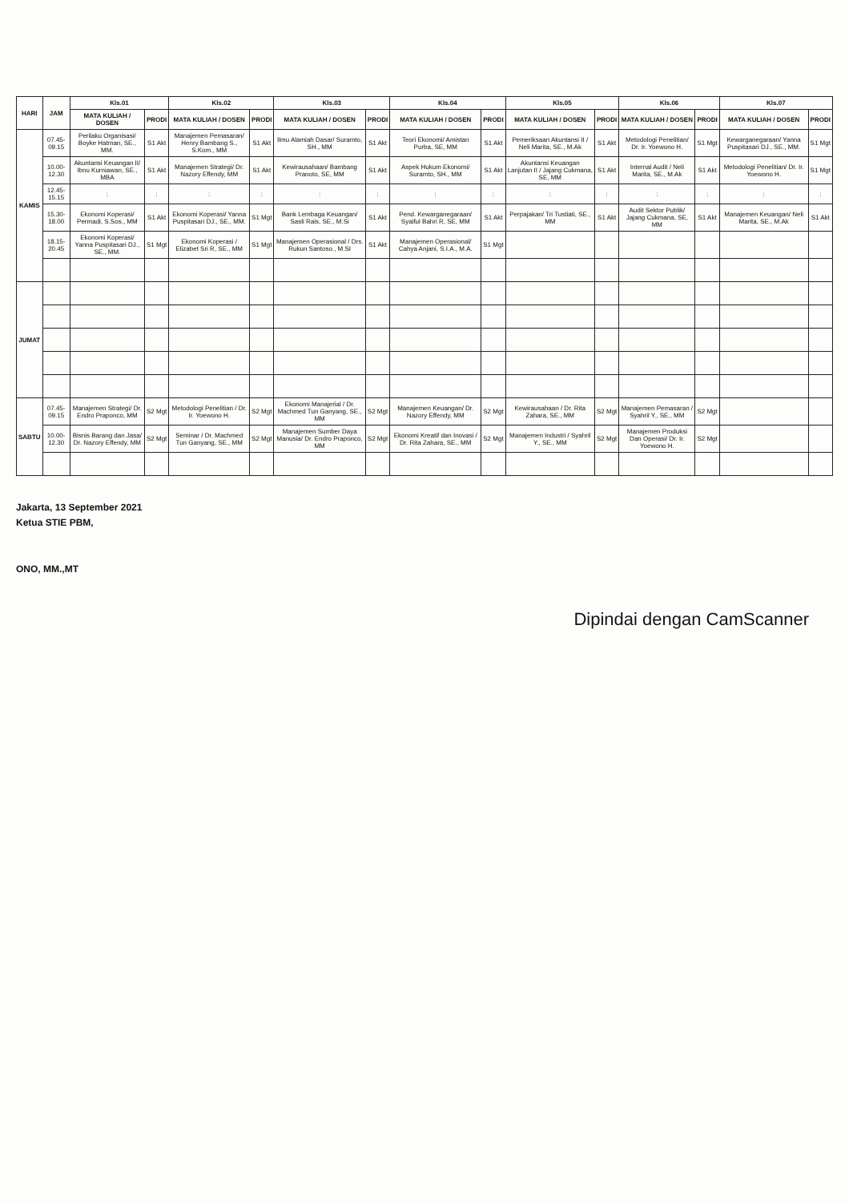| HARI | JAM | Kls.01 | | Kls.02 | | Kls.03 | | Kls.04 | | Kls.05 | | Kls.06 | | Kls.07 | |
| --- | --- | --- | --- | --- | --- | --- | --- | --- | --- | --- | --- | --- | --- | --- | --- |
| | | MATA KULIAH / DOSEN | PRODI | MATA KULIAH / DOSEN | PRODI | MATA KULIAH / DOSEN | PRODI | MATA KULIAH / DOSEN | PRODI | MATA KULIAH / DOSEN | PRODI | MATA KULIAH / DOSEN | PRODI | MATA KULIAH / DOSEN | PRODI |
| KAMIS | 07.45-09.15 | Perilaku Organisasi/ Boyke Hatman, SE., MM. | S1 Akt | Manajemen Pemasaran/ Henry Bambang S., S.Kom., MM | S1 Akt | Ilmu Alamiah Dasar/ Suramto, SH., MM | S1 Akt | Teori Ekonomi/ Amistan Purba, SE, MM | S1 Akt | Pemeriksaan Akuntansi II / Neli Marita, SE., M.Ak | S1 Akt | Metodologi Penelitian/ Dr. Ir. Yoewono H. | S1 Mgt | Kewarganegaraan/ Yanna Puspitasari DJ., SE., MM. | S1 Mgt |
| | 10.00-12.30 | Akuntansi Keuangan II/ Ibnu Kurniawan, SE., MBA | S1 Akt | Manajemen Strategi/ Dr. Nazory Effendy, MM | S1 Akt | Kewirausahaan/ Bambang Pranoto, SE, MM | S1 Akt | Aspek Hukum Ekonomi/ Suramto, SH., MM | S1 Akt | Akuntansi Keuangan Lanjutan II / Jajang Cukmana, SE, MM | S1 Akt | Internal Audit / Neli Marita, SE., M.Ak | S1 Akt | Metodologi Penelitian/ Dr. Ir. Yoewono H. | S1 Mgt |
| | 12.45-15.15 | : | : | : | : | : | : | : | : | : | : | : | : | : | : |
| | 15.30-18.00 | Ekonomi Koperasi/ Permadi, S.Sos., MM | S1 Akt | Ekonomi Koperasi/ Yanna Puspitasari DJ., SE., MM. | S1 Mgt | Bank Lembaga Keuangan/ Sasli Rais, SE., M.Si | S1 Akt | Pend. Kewarganegaraan/ Syaiful Bahri R, SE, MM | S1 Akt | Perpajakan/ Tri Tustiati, SE., MM | S1 Akt | Audit Sektor Publik/ Jajang Cukmana, SE, MM | S1 Akt | Manajemen Keuangan/ Neli Marita, SE., M.Ak | S1 Akt |
| | 18.15-20.45 | Ekonomi Koperasi/ Yanna Puspitasari DJ., SE., MM. | S1 Mgt | Ekonomi Koperasi / Elizabet Sri R, SE., MM | S1 Mgt | Manajemen Operasional / Drs. Rukun Santoso., M.SI | S1 Akt | Manajemen Operasional/ Cahya Anjani, S.I.A., M.A. | S1 Mgt | | | | | | |
| JUMAT | | | | | | | | | | | | | | | |
| SABTU | 07.45-09.15 | Manajemen Strategi/ Dr. Endro Praponco, MM | S2 Mgt | Metodologi Penelitian / Dr. Ir. Yoewono H. | S2 Mgt | Ekonomi Manajerial / Dr. Machmed Tun Ganyang, SE., MM | S2 Mgt | Manajemen Keuangan/ Dr. Nazory Effendy, MM | S2 Mgt | Kewirausahaan / Dr. Rita Zahara, SE., MM | S2 Mgt | Manajemen Pemasaran / Syahril Y., SE., MM | S2 Mgt | | |
| | 10.00-12.30 | Bisnis Barang dan Jasa/ Dr. Nazory Effendy, MM | S2 Mgt | Seminar / Dr. Machmed Tun Ganyang, SE., MM | S2 Mgt | Manajemen Sumber Daya Manusia/ Dr. Endro Praponco, MM | S2 Mgt | Ekonomi Kreatif dan Inovasi / Dr. Rita Zahara, SE., MM | S2 Mgt | Manajemen Industri / Syahril Y., SE., MM | S2 Mgt | Manajemen Produksi Dan Operasi/ Dr. Ir. Yoewono H. | S2 Mgt | | |
Jakarta, 13 September 2021
Ketua STIE PBM,
ONO, MM.,MT
Dipindai dengan CamScanner